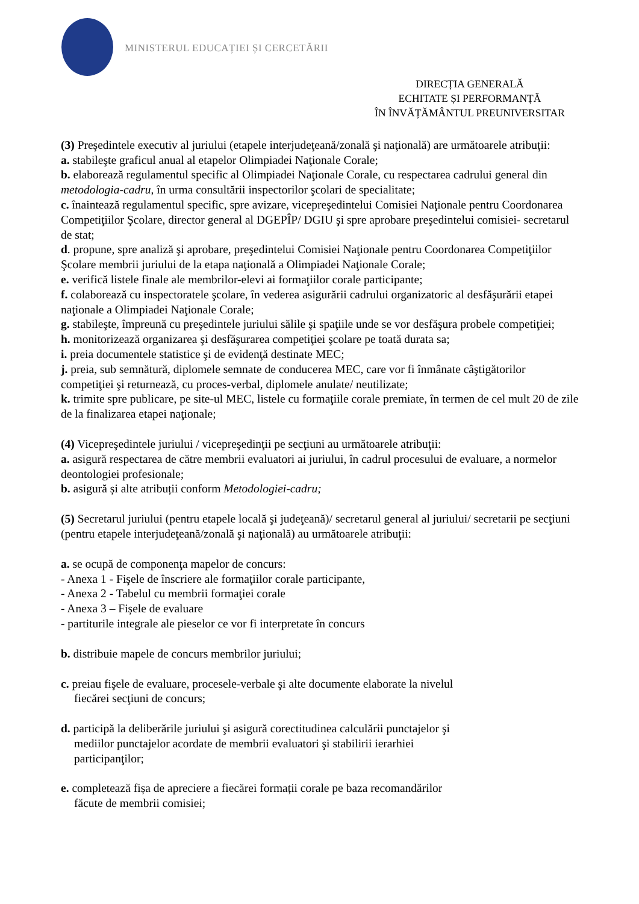MINISTERUL EDUCAȚIEI ȘI CERCETĂRII
DIRECȚIA GENERALĂ
ECHITATE ȘI PERFORMANȚĂ
ÎN ÎNVĂȚĂMÂNTUL PREUNIVERSITAR
(3) Preşedintele executiv al juriului (etapele interjudeţeană/zonală şi naţională) are următoarele atribuţii:
a. stabileşte graficul anual al etapelor Olimpiadei Naţionale Corale;
b. elaborează regulamentul specific al Olimpiadei Naţionale Corale, cu respectarea cadrului general din metodologia-cadru, în urma consultării inspectorilor şcolari de specialitate;
c. înaintează regulamentul specific, spre avizare, vicepreşedintelui Comisiei Naţionale pentru Coordonarea Competiţiilor Şcolare, director general al DGEPÎP/ DGIU şi spre aprobare preşedintelui comisiei- secretarul de stat;
d. propune, spre analiză şi aprobare, preşedintelui Comisiei Naţionale pentru Coordonarea Competiţiilor Şcolare membrii juriului de la etapa naţională a Olimpiadei Naţionale Corale;
e. verifică listele finale ale membrilor-elevi ai formaţiilor corale participante;
f. colaborează cu inspectoratele şcolare, în vederea asigurării cadrului organizatoric al desfăşurării etapei naţionale a Olimpiadei Naţionale Corale;
g. stabileşte, împreună cu preşedintele juriului sălile şi spaţiile unde se vor desfăşura probele competiţiei;
h. monitorizează organizarea şi desfăşurarea competiţiei şcolare pe toată durata sa;
i. preia documentele statistice şi de evidenţă destinate MEC;
j. preia, sub semnătură, diplomele semnate de conducerea MEC, care vor fi înmânate câştigătorilor competiţiei şi returnează, cu proces-verbal, diplomele anulate/ neutilizate;
k. trimite spre publicare, pe site-ul MEC, listele cu formaţiile corale premiate, în termen de cel mult 20 de zile de la finalizarea etapei naţionale;
(4) Vicepreşedintele juriului / vicepreşedinţii pe secţiuni au următoarele atribuţii:
a. asigură respectarea de către membrii evaluatori ai juriului, în cadrul procesului de evaluare, a normelor deontologiei profesionale;
b. asigură și alte atribuții conform Metodologiei-cadru;
(5) Secretarul juriului (pentru etapele locală şi judeţeană)/ secretarul general al juriului/ secretarii pe secţiuni (pentru etapele interjudeţeană/zonală şi naţională) au următoarele atribuţii:
a. se ocupă de componenţa mapelor de concurs:
- Anexa 1 - Fişele de înscriere ale formaţiilor corale participante,
- Anexa 2 - Tabelul cu membrii formaţiei corale
- Anexa 3 – Fișele de evaluare
- partiturile integrale ale pieselor ce vor fi interpretate în concurs
b. distribuie mapele de concurs membrilor juriului;
c. preiau fişele de evaluare, procesele-verbale şi alte documente elaborate la nivelul
fiecărei secţiuni de concurs;
d. participă la deliberările juriului şi asigură corectitudinea calculării punctajelor şi
mediilor punctajelor acordate de membrii evaluatori şi stabilirii ierarhiei
participanţilor;
e. completează fișa de apreciere a fiecărei formații corale pe baza recomandărilor
făcute de membrii comisiei;